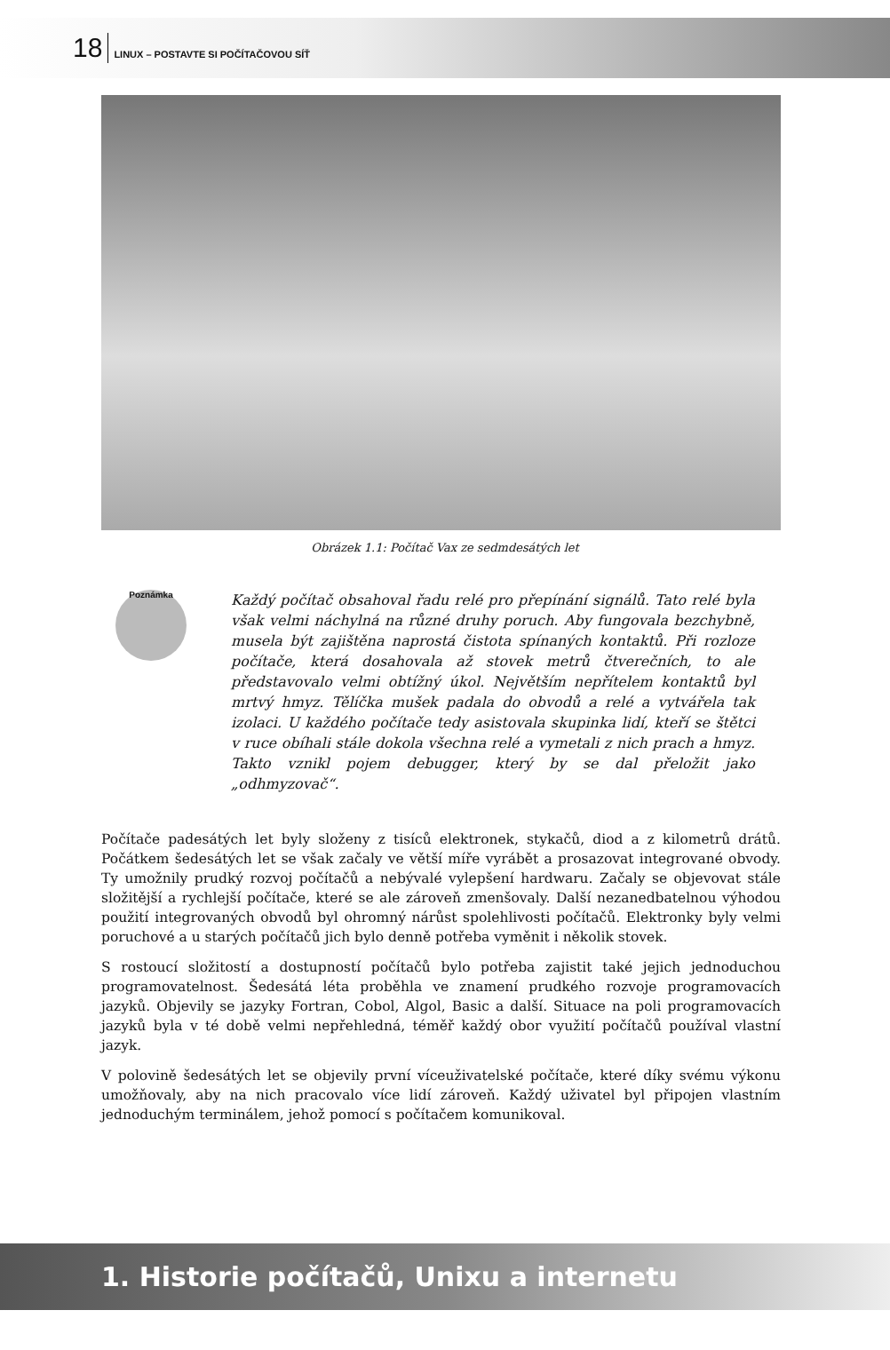18 LINUX – POSTAVTE SI POČÍTAČOVOU SÍŤ
Obrázek 1.1: Počítač Vax ze sedmdesátých let
Poznámka
Každý počítač obsahoval řadu relé pro přepínání signálů. Tato relé byla však velmi náchylná na různé druhy poruch. Aby fungovala bezchybně, musela být zajištěna naprostá čistota spínaných kontaktů. Při rozloze počítače, která dosahovala až stovek metrů čtverečních, to ale představovalo velmi obtížný úkol. Největším nepřítelem kontaktů byl mrtvý hmyz. Tělíčka mušek padala do obvodů a relé a vytvářela tak izolaci. U každého počítače tedy asistovala skupinka lidí, kteří se štětci v ruce obíhali stále dokola všechna relé a vymetali z nich prach a hmyz. Takto vznikl pojem debugger, který by se dal přeložit jako „odhmyzovač“.
Počítače padesátých let byly složeny z tisíců elektronek, stykačů, diod a z kilometrů drátů. Počátkem šedesátých let se však začaly ve větší míře vyrábět a prosazovat integrované obvody. Ty umožnily prudký rozvoj počítačů a nebývalé vylepšení hardwaru. Začaly se objevovat stále složitější a rychlejší počítače, které se ale zároveň zmenšovaly. Další nezanedbatelnou výhodou použití integrovaných obvodů byl ohromný nárůst spolehlivosti počítačů. Elektronky byly velmi poruchové a u starých počítačů jich bylo denně potřeba vyměnit i několik stovek.
S rostoucí složitostí a dostupností počítačů bylo potřeba zajistit také jejich jednoduchou programovatelnost. Šedesátá léta proběhla ve znamení prudkého rozvoje programovacích jazyků. Objevily se jazyky Fortran, Cobol, Algol, Basic a další. Situace na poli programovacích jazyků byla v té době velmi nepřehledná, téměř každý obor využití počítačů používal vlastní jazyk.
V polovině šedesátých let se objevily první víceuživatelské počítače, které díky svému výkonu umožňovaly, aby na nich pracovalo více lidí zároveň. Každý uživatel byl připojen vlastním jednoduchým terminálem, jehož pomocí s počítačem komunikoval.
1. Historie počítačů, Unixu a internetu